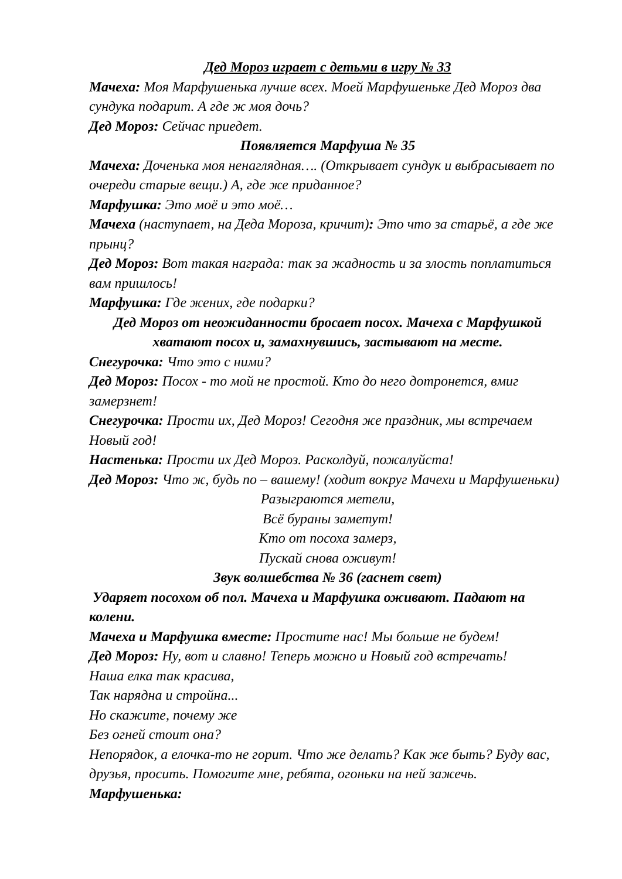Дед Мороз играет с детьми в игру № 33
Мачеха: Моя Марфушенька лучше всех. Моей Марфушеньке Дед Мороз два сундука подарит. А где ж моя дочь?
Дед Мороз: Сейчас приедет.
Появляется Марфуша № 35
Мачеха: Доченька моя ненаглядная…. (Открывает сундук и выбрасывает по очереди старые вещи.) А, где же приданное?
Марфушка: Это моё и это моё…
Мачеха (наступает, на Деда Мороза, кричит): Это что за старьё, а где же прынц?
Дед Мороз: Вот такая награда: так за жадность и за злость поплатиться вам пришлось!
Марфушка: Где жених, где подарки?
Дед Мороз от неожиданности бросает посох. Мачеха с Марфушкой хватают посох и, замахнувшись, застывают на месте.
Снегурочка: Что это с ними?
Дед Мороз: Посох - то мой не простой. Кто до него дотронется, вмиг замерзнет!
Снегурочка: Прости их, Дед Мороз! Сегодня же праздник, мы встречаем Новый год!
Настенька: Прости их Дед Мороз. Расколдуй, пожалуйста!
Дед Мороз: Что ж, будь по – вашему! (ходит вокруг Мачехи и Марфушеньки)
Разыграются метели,
Всё бураны заметут!
Кто от посоха замерз,
Пускай снова оживут!
Звук волшебства № 36 (гаснет свет)
Ударяет посохом об пол. Мачеха и Марфушка оживают. Падают на колени.
Мачеха и Марфушка вместе: Простите нас! Мы больше не будем!
Дед Мороз: Ну, вот и славно! Теперь можно и Новый год встречать!
Наша елка так красива,
Так нарядна и стройна...
Но скажите, почему же
Без огней стоит она?
Непорядок, а елочка-то не горит. Что же делать? Как же быть? Буду вас, друзья, просить. Помогите мне, ребята, огоньки на ней зажечь.
Марфушенька: